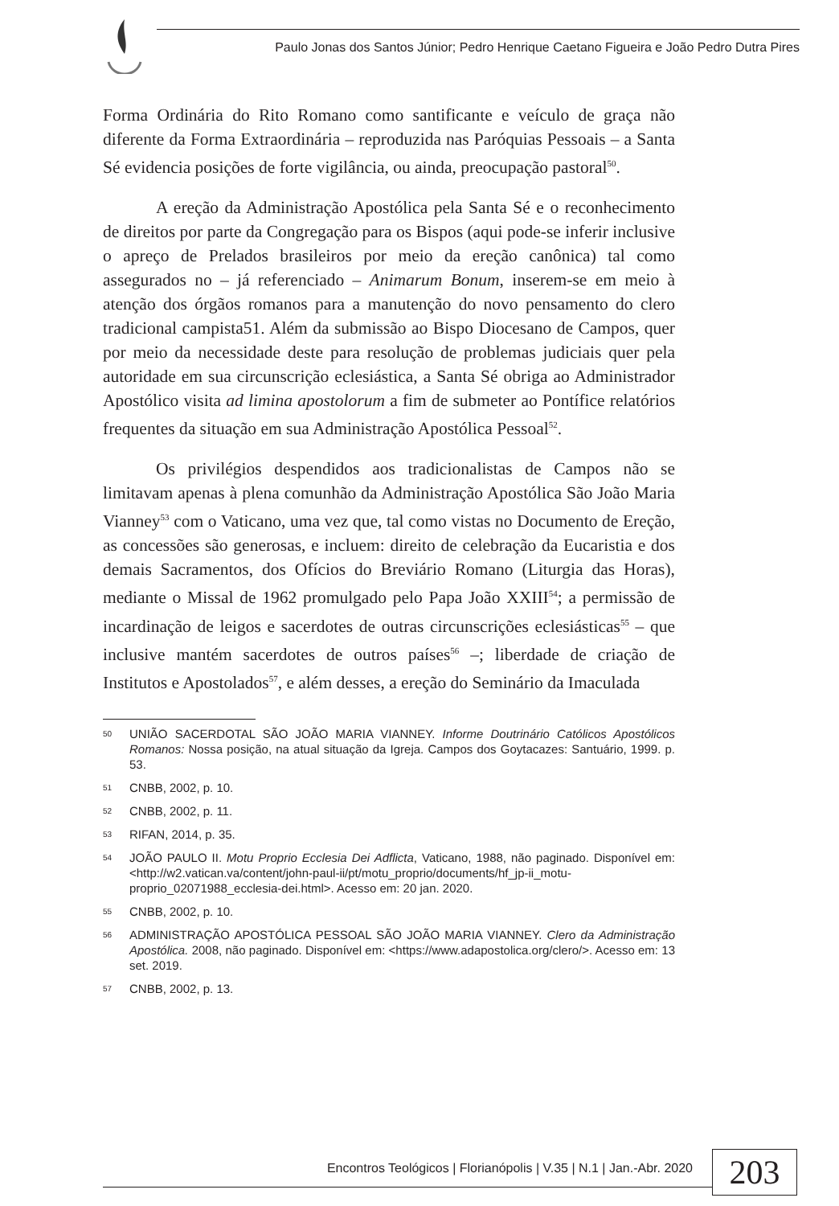Paulo Jonas dos Santos Júnior; Pedro Henrique Caetano Figueira e João Pedro Dutra Pires
Forma Ordinária do Rito Romano como santificante e veículo de graça não diferente da Forma Extraordinária – reproduzida nas Paróquias Pessoais – a Santa Sé evidencia posições de forte vigilância, ou ainda, preocupação pastoral<sup>50</sup>.
A ereção da Administração Apostólica pela Santa Sé e o reconhecimento de direitos por parte da Congregação para os Bispos (aqui pode-se inferir inclusive o apreço de Prelados brasileiros por meio da ereção canônica) tal como assegurados no – já referenciado – Animarum Bonum, inserem-se em meio à atenção dos órgãos romanos para a manutenção do novo pensamento do clero tradicional campista51. Além da submissão ao Bispo Diocesano de Campos, quer por meio da necessidade deste para resolução de problemas judiciais quer pela autoridade em sua circunscrição eclesiástica, a Santa Sé obriga ao Administrador Apostólico visita ad limina apostolorum a fim de submeter ao Pontífice relatórios frequentes da situação em sua Administração Apostólica Pessoal<sup>52</sup>.
Os privilégios despendidos aos tradicionalistas de Campos não se limitavam apenas à plena comunhão da Administração Apostólica São João Maria Vianney<sup>53</sup> com o Vaticano, uma vez que, tal como vistas no Documento de Ereção, as concessões são generosas, e incluem: direito de celebração da Eucaristia e dos demais Sacramentos, dos Ofícios do Breviário Romano (Liturgia das Horas), mediante o Missal de 1962 promulgado pelo Papa João XXIII<sup>54</sup>; a permissão de incardinação de leigos e sacerdotes de outras circunscrições eclesiásticas<sup>55</sup> – que inclusive mantém sacerdotes de outros países<sup>56</sup> –; liberdade de criação de Institutos e Apostolados<sup>57</sup>, e além desses, a ereção do Seminário da Imaculada
50 UNIÃO SACERDOTAL SÃO JOÃO MARIA VIANNEY. Informe Doutrinário Católicos Apostólicos Romanos: Nossa posição, na atual situação da Igreja. Campos dos Goytacazes: Santuário, 1999. p. 53.
51 CNBB, 2002, p. 10.
52 CNBB, 2002, p. 11.
53 RIFAN, 2014, p. 35.
54 JOÃO PAULO II. Motu Proprio Ecclesia Dei Adflicta, Vaticano, 1988, não paginado. Disponível em: <http://w2.vatican.va/content/john-paul-ii/pt/motu_proprio/documents/hf_jp-ii_motu-proprio_02071988_ecclesia-dei.html>. Acesso em: 20 jan. 2020.
55 CNBB, 2002, p. 10.
56 ADMINISTRAÇÃO APOSTÓLICA PESSOAL SÃO JOÃO MARIA VIANNEY. Clero da Administração Apostólica. 2008, não paginado. Disponível em: <https://www.adapostolica.org/clero/>. Acesso em: 13 set. 2019.
57 CNBB, 2002, p. 13.
Encontros Teológicos | Florianópolis | V.35 | N.1 | Jan.-Abr. 2020
203